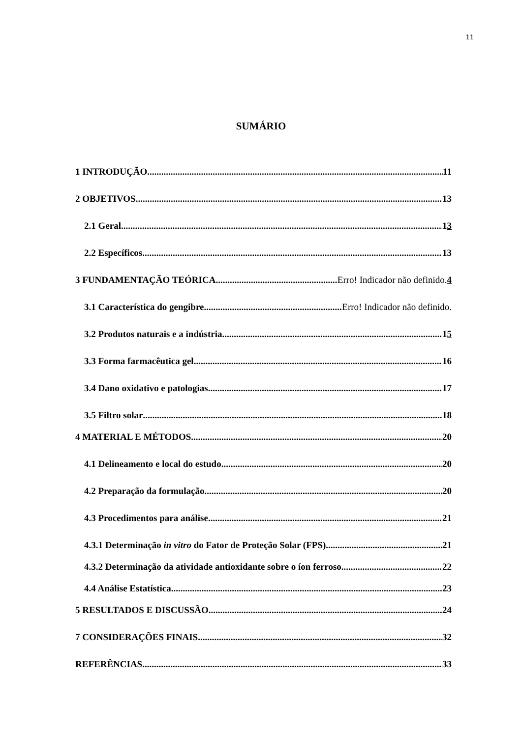11
SUMÁRIO
1 INTRODUÇÃO 11
2 OBJETIVOS 13
2.1 Geral 13
2.2 Específicos 13
3 FUNDAMENTAÇÃO TEÓRICA Erro! Indicador não definido. 4
3.1 Característica do gengibre Erro! Indicador não definido.
3.2 Produtos naturais e a indústria 15
3.3 Forma farmacêutica gel 16
3.4 Dano oxidativo e patologias 17
3.5 Filtro solar 18
4 MATERIAL E MÉTODOS 20
4.1 Delineamento e local do estudo 20
4.2 Preparação da formulação 20
4.3 Procedimentos para análise 21
4.3.1 Determinação in vitro do Fator de Proteção Solar (FPS) 21
4.3.2 Determinação da atividade antioxidante sobre o íon ferroso 22
4.4 Análise Estatística 23
5 RESULTADOS E DISCUSSÃO 24
7 CONSIDERAÇÕES FINAIS 32
REFERÊNCIAS 33